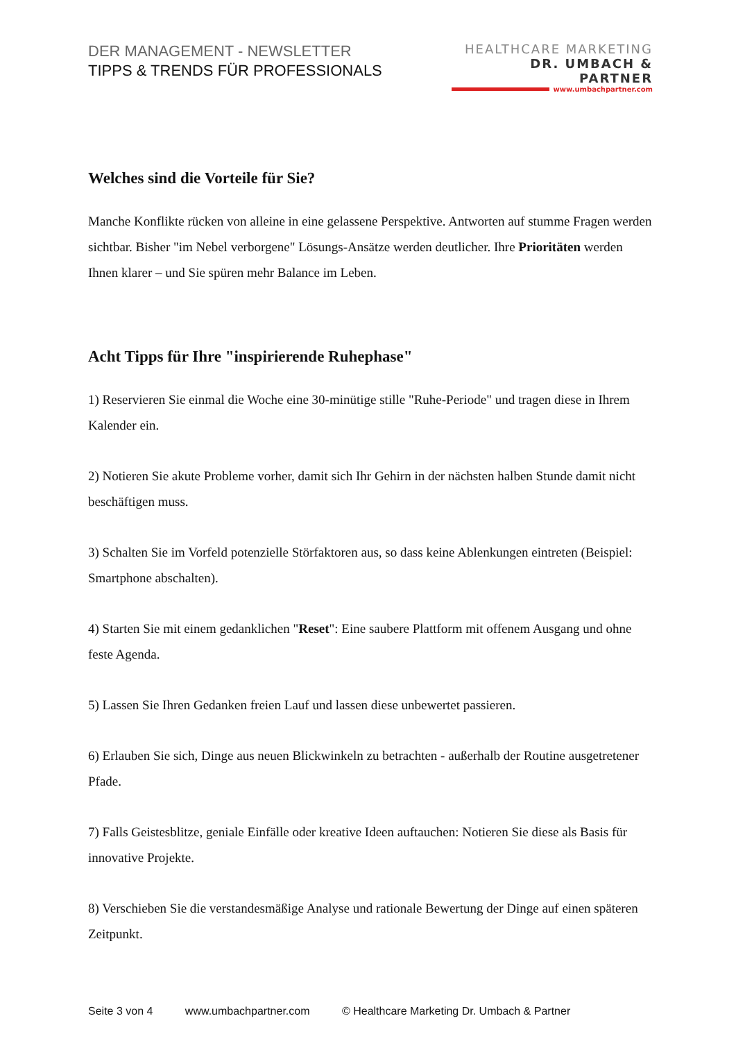DER MANAGEMENT - NEWSLETTER
TIPPS & TRENDS FÜR PROFESSIONALS
HEALTHCARE MARKETING
DR. UMBACH & PARTNER
www.umbachpartner.com
Welches sind die Vorteile für Sie?
Manche Konflikte rücken von alleine in eine gelassene Perspektive. Antworten auf stumme Fragen werden sichtbar. Bisher "im Nebel verborgene" Lösungs-Ansätze werden deutlicher. Ihre Prioritäten werden Ihnen klarer – und Sie spüren mehr Balance im Leben.
Acht Tipps für Ihre "inspirierende Ruhephase"
1) Reservieren Sie einmal die Woche eine 30-minütige stille "Ruhe-Periode" und tragen diese in Ihrem Kalender ein.
2) Notieren Sie akute Probleme vorher, damit sich Ihr Gehirn in der nächsten halben Stunde damit nicht beschäftigen muss.
3) Schalten Sie im Vorfeld potenzielle Störfaktoren aus, so dass keine Ablenkungen eintreten (Beispiel: Smartphone abschalten).
4) Starten Sie mit einem gedanklichen "Reset": Eine saubere Plattform mit offenem Ausgang und ohne feste Agenda.
5) Lassen Sie Ihren Gedanken freien Lauf und lassen diese unbewertet passieren.
6) Erlauben Sie sich, Dinge aus neuen Blickwinkeln zu betrachten - außerhalb der Routine ausgetretener Pfade.
7) Falls Geistesblitze, geniale Einfälle oder kreative Ideen auftauchen: Notieren Sie diese als Basis für innovative Projekte.
8) Verschieben Sie die verstandesmäßige Analyse und rationale Bewertung der Dinge auf einen späteren Zeitpunkt.
Seite 3 von 4 www.umbachpartner.com © Healthcare Marketing Dr. Umbach & Partner